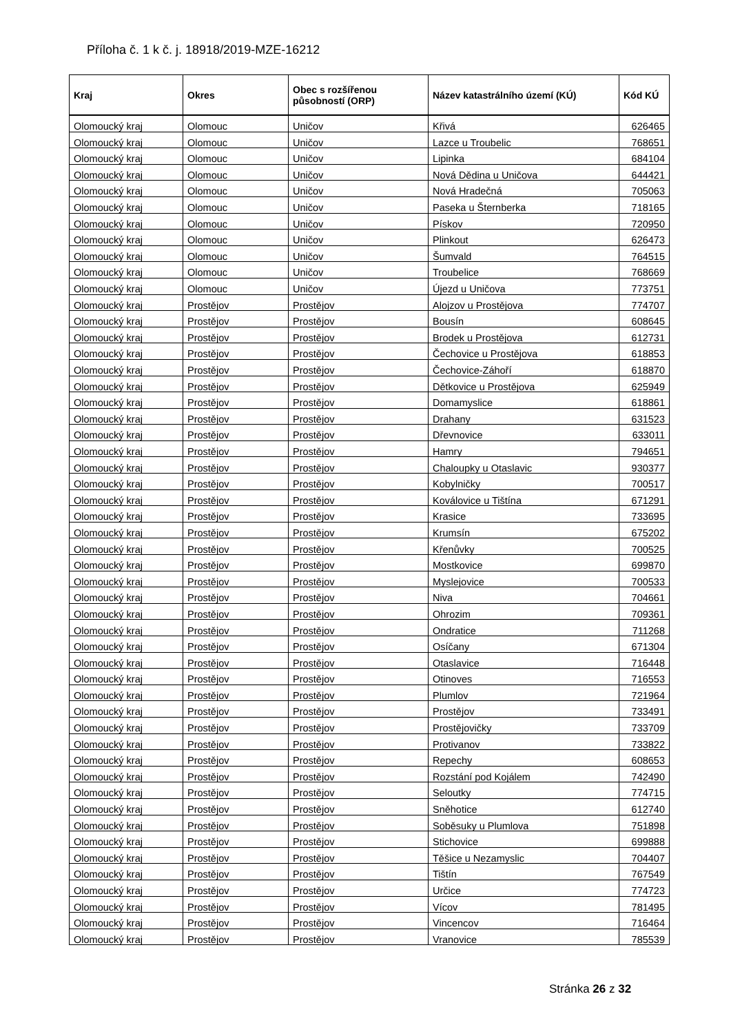Příloha č. 1 k č. j. 18918/2019-MZE-16212
| Kraj | Okres | Obec s rozšířenou působností (ORP) | Název katastrálního území (KÚ) | Kód KÚ |
| --- | --- | --- | --- | --- |
| Olomoucký kraj | Olomouc | Uničov | Křivá | 626465 |
| Olomoucký kraj | Olomouc | Uničov | Lazce u Troubelic | 768651 |
| Olomoucký kraj | Olomouc | Uničov | Lipinka | 684104 |
| Olomoucký kraj | Olomouc | Uničov | Nová Dědina u Uničova | 644421 |
| Olomoucký kraj | Olomouc | Uničov | Nová Hradečná | 705063 |
| Olomoucký kraj | Olomouc | Uničov | Paseka u Šternberka | 718165 |
| Olomoucký kraj | Olomouc | Uničov | Pískov | 720950 |
| Olomoucký kraj | Olomouc | Uničov | Plinkout | 626473 |
| Olomoucký kraj | Olomouc | Uničov | Šumvald | 764515 |
| Olomoucký kraj | Olomouc | Uničov | Troubelice | 768669 |
| Olomoucký kraj | Olomouc | Uničov | Újezd u Uničova | 773751 |
| Olomoucký kraj | Prostějov | Prostějov | Alojzov u Prostějova | 774707 |
| Olomoucký kraj | Prostějov | Prostějov | Bousín | 608645 |
| Olomoucký kraj | Prostějov | Prostějov | Brodek u Prostějova | 612731 |
| Olomoucký kraj | Prostějov | Prostějov | Čechovice u Prostějova | 618853 |
| Olomoucký kraj | Prostějov | Prostějov | Čechovice-Záhoří | 618870 |
| Olomoucký kraj | Prostějov | Prostějov | Dětkovice u Prostějova | 625949 |
| Olomoucký kraj | Prostějov | Prostějov | Domamyslice | 618861 |
| Olomoucký kraj | Prostějov | Prostějov | Drahany | 631523 |
| Olomoucký kraj | Prostějov | Prostějov | Dřevnovice | 633011 |
| Olomoucký kraj | Prostějov | Prostějov | Hamry | 794651 |
| Olomoucký kraj | Prostějov | Prostějov | Chaloupky u Otaslavic | 930377 |
| Olomoucký kraj | Prostějov | Prostějov | Kobylničky | 700517 |
| Olomoucký kraj | Prostějov | Prostějov | Koválovice u Tištína | 671291 |
| Olomoucký kraj | Prostějov | Prostějov | Krasice | 733695 |
| Olomoucký kraj | Prostějov | Prostějov | Krumsín | 675202 |
| Olomoucký kraj | Prostějov | Prostějov | Křenůvky | 700525 |
| Olomoucký kraj | Prostějov | Prostějov | Mostkovice | 699870 |
| Olomoucký kraj | Prostějov | Prostějov | Myslejovice | 700533 |
| Olomoucký kraj | Prostějov | Prostějov | Niva | 704661 |
| Olomoucký kraj | Prostějov | Prostějov | Ohrozim | 709361 |
| Olomoucký kraj | Prostějov | Prostějov | Ondratice | 711268 |
| Olomoucký kraj | Prostějov | Prostějov | Osíčany | 671304 |
| Olomoucký kraj | Prostějov | Prostějov | Otaslavice | 716448 |
| Olomoucký kraj | Prostějov | Prostějov | Otinoves | 716553 |
| Olomoucký kraj | Prostějov | Prostějov | Plumlov | 721964 |
| Olomoucký kraj | Prostějov | Prostějov | Prostějov | 733491 |
| Olomoucký kraj | Prostějov | Prostějov | Prostějovičky | 733709 |
| Olomoucký kraj | Prostějov | Prostějov | Protivanov | 733822 |
| Olomoucký kraj | Prostějov | Prostějov | Repechy | 608653 |
| Olomoucký kraj | Prostějov | Prostějov | Rozstání pod Kojálem | 742490 |
| Olomoucký kraj | Prostějov | Prostějov | Seloutky | 774715 |
| Olomoucký kraj | Prostějov | Prostějov | Sněhotice | 612740 |
| Olomoucký kraj | Prostějov | Prostějov | Soběsuky u Plumlova | 751898 |
| Olomoucký kraj | Prostějov | Prostějov | Stichovice | 699888 |
| Olomoucký kraj | Prostějov | Prostějov | Těšice u Nezamyslic | 704407 |
| Olomoucký kraj | Prostějov | Prostějov | Tištín | 767549 |
| Olomoucký kraj | Prostějov | Prostějov | Určice | 774723 |
| Olomoucký kraj | Prostějov | Prostějov | Vícov | 781495 |
| Olomoucký kraj | Prostějov | Prostějov | Vincencov | 716464 |
| Olomoucký kraj | Prostějov | Prostějov | Vranovice | 785539 |
Stránka 26 z 32